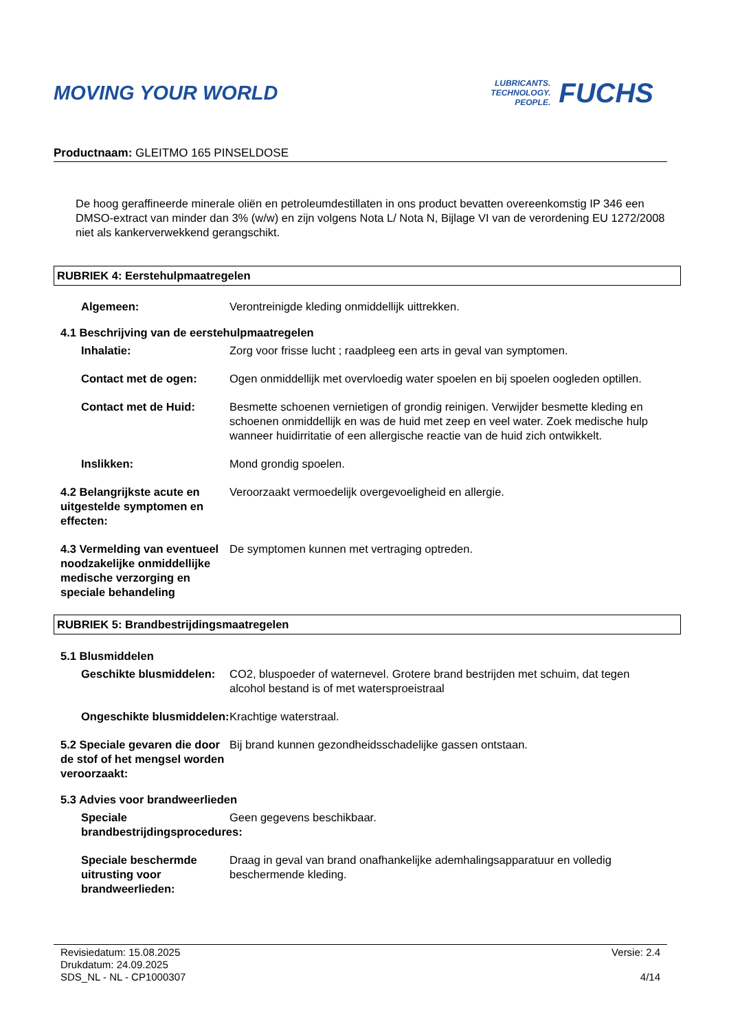MOVING YOUR WORLD
LUBRICANTS.
TECHNOLOGY.
PEOPLE.
FUCHS
Productnaam: GLEITMO 165 PINSELDOSE
De hoog geraffineerde minerale oliën en petroleumdestillaten in ons product bevatten overeenkomstig IP 346 een DMSO-extract van minder dan 3% (w/w) en zijn volgens Nota L/ Nota N, Bijlage VI van de verordening EU 1272/2008 niet als kankerverwekkend gerangschikt.
RUBRIEK 4: Eerstehulpmaatregelen
Algemeen: Verontreinigde kleding onmiddellijk uittrekken.
4.1 Beschrijving van de eerstehulpmaatregelen
Inhalatie: Zorg voor frisse lucht ; raadpleeg een arts in geval van symptomen.
Contact met de ogen: Ogen onmiddellijk met overvloedig water spoelen en bij spoelen oogleden optillen.
Contact met de Huid: Besmette schoenen vernietigen of grondig reinigen. Verwijder besmette kleding en schoenen onmiddellijk en was de huid met zeep en veel water. Zoek medische hulp wanneer huidirritatie of een allergische reactie van de huid zich ontwikkelt.
Inslikken: Mond grondig spoelen.
4.2 Belangrijkste acute en uitgestelde symptomen en effecten:
Veroorzaakt vermoedelijk overgevoeligheid en allergie.
4.3 Vermelding van eventueel noodzakelijke onmiddellijke medische verzorging en speciale behandeling
De symptomen kunnen met vertraging optreden.
RUBRIEK 5: Brandbestrijdingsmaatregelen
5.1 Blusmiddelen
Geschikte blusmiddelen: CO2, bluspoeder of waternevel. Grotere brand bestrijden met schuim, dat tegen alcohol bestand is of met watersproeistraal
Ongeschikte blusmiddelen: Krachtige waterstraal.
5.2 Speciale gevaren die door de stof of het mengsel worden veroorzaakt:
Bij brand kunnen gezondheidsschadelijke gassen ontstaan.
5.3 Advies voor brandweerlieden
Speciale brandbestrijdingsprocedures:
Geen gegevens beschikbaar.
Speciale beschermde uitrusting voor brandweerlieden:
Draag in geval van brand onafhankelijke ademhalingsapparatuur en volledig beschermende kleding.
Revisiedatum: 15.08.2025
Drukdatum: 24.09.2025
SDS_NL - NL - CP1000307
Versie: 2.4
4/14